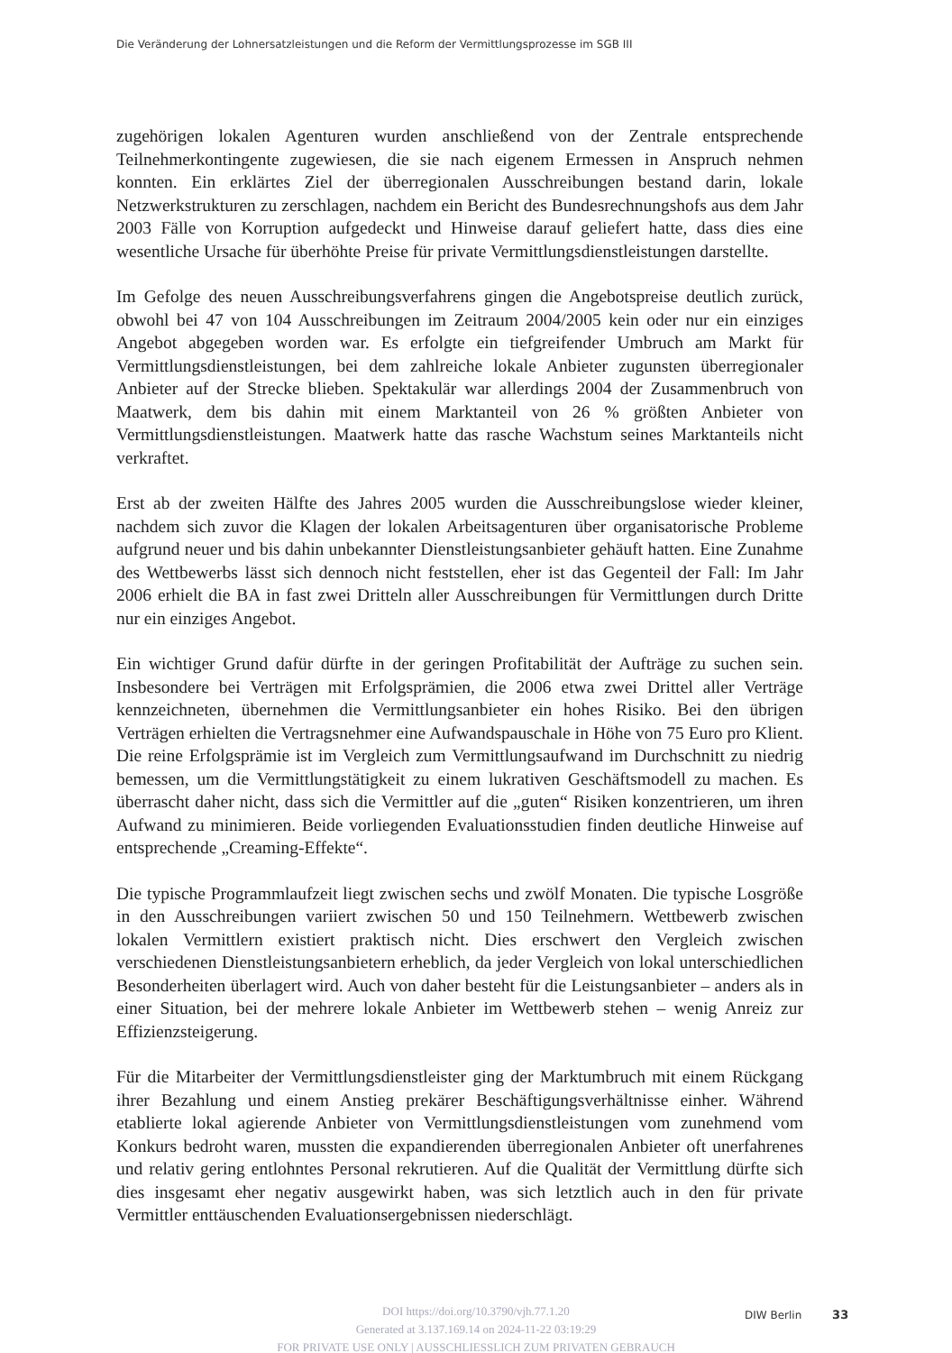Die Veränderung der Lohnersatzleistungen und die Reform der Vermittlungsprozesse im SGB III
zugehörigen lokalen Agenturen wurden anschließend von der Zentrale entsprechende Teilnehmerkontingente zugewiesen, die sie nach eigenem Ermessen in Anspruch nehmen konnten. Ein erklärtes Ziel der überregionalen Ausschreibungen bestand darin, lokale Netzwerkstrukturen zu zerschlagen, nachdem ein Bericht des Bundesrechnungshofs aus dem Jahr 2003 Fälle von Korruption aufgedeckt und Hinweise darauf geliefert hatte, dass dies eine wesentliche Ursache für überhöhte Preise für private Vermittlungsdienstleistungen darstellte.
Im Gefolge des neuen Ausschreibungsverfahrens gingen die Angebotspreise deutlich zurück, obwohl bei 47 von 104 Ausschreibungen im Zeitraum 2004/2005 kein oder nur ein einziges Angebot abgegeben worden war. Es erfolgte ein tiefgreifender Umbruch am Markt für Vermittlungsdienstleistungen, bei dem zahlreiche lokale Anbieter zugunsten überregionaler Anbieter auf der Strecke blieben. Spektakulär war allerdings 2004 der Zusammenbruch von Maatwerk, dem bis dahin mit einem Marktanteil von 26 % größten Anbieter von Vermittlungsdienstleistungen. Maatwerk hatte das rasche Wachstum seines Marktanteils nicht verkraftet.
Erst ab der zweiten Hälfte des Jahres 2005 wurden die Ausschreibungslose wieder kleiner, nachdem sich zuvor die Klagen der lokalen Arbeitsagenturen über organisatorische Probleme aufgrund neuer und bis dahin unbekannter Dienstleistungsanbieter gehäuft hatten. Eine Zunahme des Wettbewerbs lässt sich dennoch nicht feststellen, eher ist das Gegenteil der Fall: Im Jahr 2006 erhielt die BA in fast zwei Dritteln aller Ausschreibungen für Vermittlungen durch Dritte nur ein einziges Angebot.
Ein wichtiger Grund dafür dürfte in der geringen Profitabilität der Aufträge zu suchen sein. Insbesondere bei Verträgen mit Erfolgsprämien, die 2006 etwa zwei Drittel aller Verträge kennzeichneten, übernehmen die Vermittlungsanbieter ein hohes Risiko. Bei den übrigen Verträgen erhielten die Vertragsnehmer eine Aufwandspauschale in Höhe von 75 Euro pro Klient. Die reine Erfolgsprämie ist im Vergleich zum Vermittlungsaufwand im Durchschnitt zu niedrig bemessen, um die Vermittlungstätigkeit zu einem lukrativen Geschäftsmodell zu machen. Es überrascht daher nicht, dass sich die Vermittler auf die „guten“ Risiken konzentrieren, um ihren Aufwand zu minimieren. Beide vorliegenden Evaluationsstudien finden deutliche Hinweise auf entsprechende „Creaming-Effekte“.
Die typische Programmlaufzeit liegt zwischen sechs und zwölf Monaten. Die typische Losgröße in den Ausschreibungen variiert zwischen 50 und 150 Teilnehmern. Wettbewerb zwischen lokalen Vermittlern existiert praktisch nicht. Dies erschwert den Vergleich zwischen verschiedenen Dienstleistungsanbietern erheblich, da jeder Vergleich von lokal unterschiedlichen Besonderheiten überlagert wird. Auch von daher besteht für die Leistungsanbieter – anders als in einer Situation, bei der mehrere lokale Anbieter im Wettbewerb stehen – wenig Anreiz zur Effizienzsteigerung.
Für die Mitarbeiter der Vermittlungsdienstleister ging der Marktumbruch mit einem Rückgang ihrer Bezahlung und einem Anstieg prekärer Beschäftigungsverhältnisse einher. Während etablierte lokal agierende Anbieter von Vermittlungsdienstleistungen vom zunehmend vom Konkurs bedroht waren, mussten die expandierenden überregionalen Anbieter oft unerfahrenes und relativ gering entlohntes Personal rekrutieren. Auf die Qualität der Vermittlung dürfte sich dies insgesamt eher negativ ausgewirkt haben, was sich letztlich auch in den für private Vermittler enttäuschenden Evaluationsergebnissen niederschlägt.
DOI https://doi.org/10.3790/vjh.77.1.20
Generated at 3.137.169.14 on 2024-11-22 03:19:29
FOR PRIVATE USE ONLY | AUSSCHLIESSLICH ZUM PRIVATEN GEBRAUCH
DIW Berlin 33